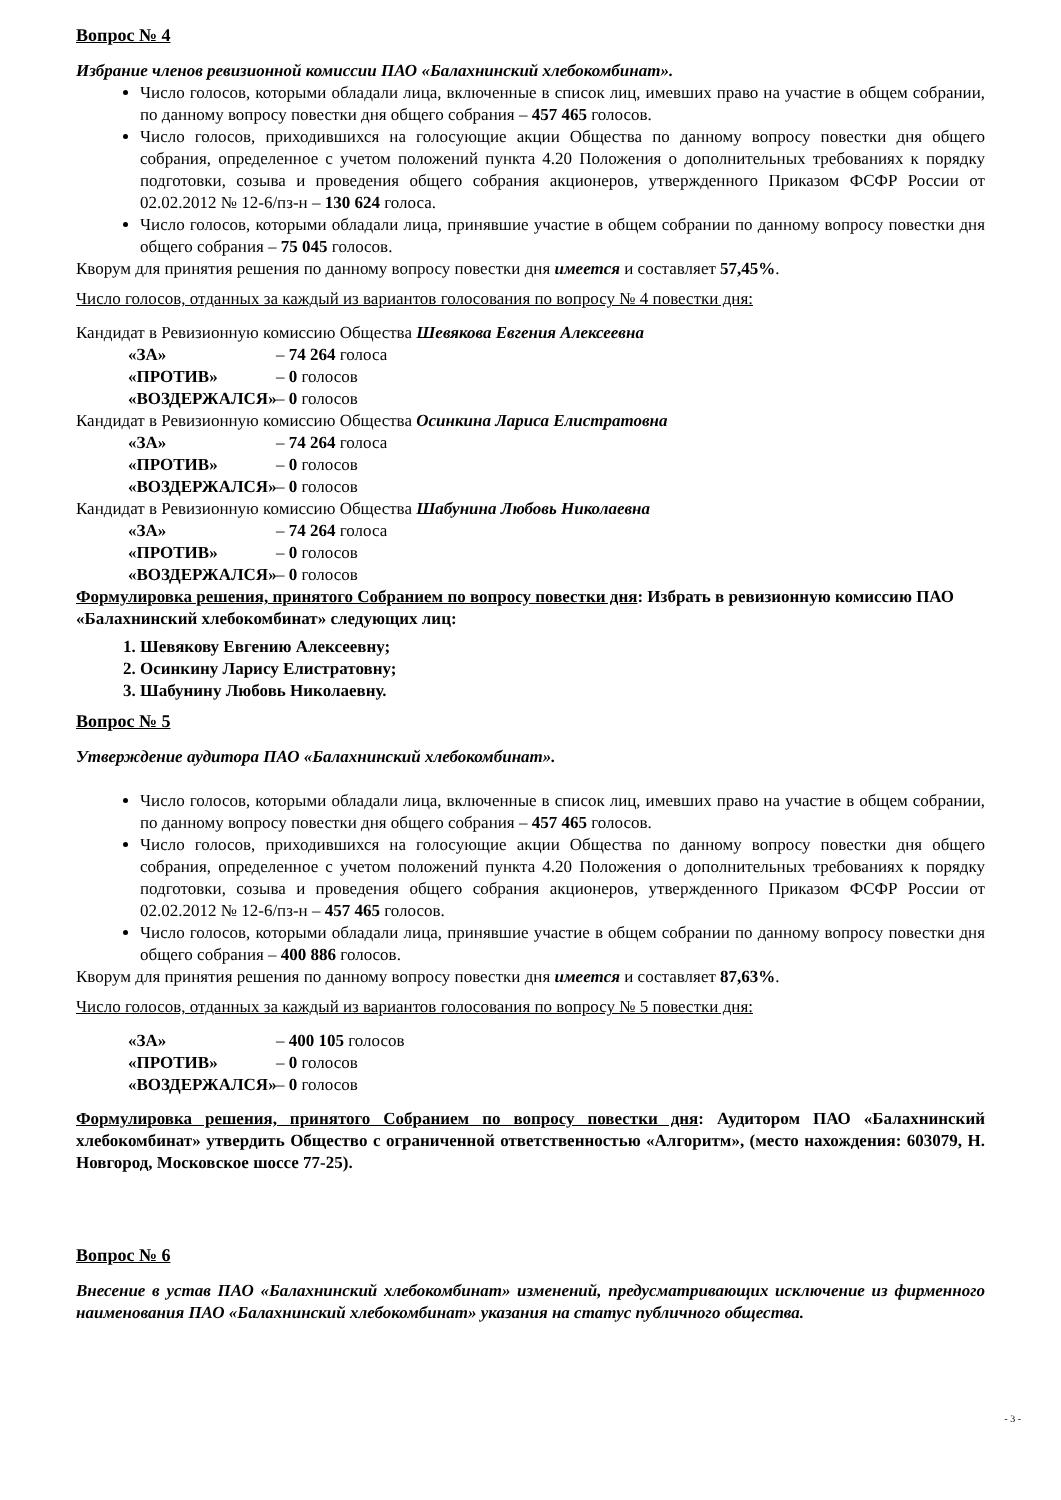Вопрос № 4
Избрание членов ревизионной комиссии ПАО «Балахнинский хлебокомбинат».
Число голосов, которыми обладали лица, включенные в список лиц, имевших право на участие в общем собрании, по данному вопросу повестки дня общего собрания – 457 465 голосов.
Число голосов, приходившихся на голосующие акции Общества по данному вопросу повестки дня общего собрания, определенное с учетом положений пункта 4.20 Положения о дополнительных требованиях к порядку подготовки, созыва и проведения общего собрания акционеров, утвержденного Приказом ФСФР России от 02.02.2012 № 12-6/пз-н – 130 624 голоса.
Число голосов, которыми обладали лица, принявшие участие в общем собрании по данному вопросу повестки дня общего собрания – 75 045 голосов.
Кворум для принятия решения по данному вопросу повестки дня имеется и составляет 57,45%.
Число голосов, отданных за каждый из вариантов голосования по вопросу № 4 повестки дня:
Кандидат в Ревизионную комиссию Общества Шевякова Евгения Алексеевна
«ЗА» – 74 264 голоса
«ПРОТИВ» – 0 голосов
«ВОЗДЕРЖАЛСЯ» – 0 голосов
Кандидат в Ревизионную комиссию Общества Осинкина Лариса Елистратовна
«ЗА» – 74 264 голоса
«ПРОТИВ» – 0 голосов
«ВОЗДЕРЖАЛСЯ» – 0 голосов
Кандидат в Ревизионную комиссию Общества Шабунина Любовь Николаевна
«ЗА» – 74 264 голоса
«ПРОТИВ» – 0 голосов
«ВОЗДЕРЖАЛСЯ» – 0 голосов
Формулировка решения, принятого Собранием по вопросу повестки дня: Избрать в ревизионную комиссию ПАО «Балахнинский хлебокомбинат» следующих лиц:
1. Шевякову Евгению Алексеевну;
2. Осинкину Ларису Елистратовну;
3. Шабунину Любовь Николаевну.
Вопрос № 5
Утверждение аудитора ПАО «Балахнинский хлебокомбинат».
Число голосов, которыми обладали лица, включенные в список лиц, имевших право на участие в общем собрании, по данному вопросу повестки дня общего собрания – 457 465 голосов.
Число голосов, приходившихся на голосующие акции Общества по данному вопросу повестки дня общего собрания, определенное с учетом положений пункта 4.20 Положения о дополнительных требованиях к порядку подготовки, созыва и проведения общего собрания акционеров, утвержденного Приказом ФСФР России от 02.02.2012 № 12-6/пз-н – 457 465 голосов.
Число голосов, которыми обладали лица, принявшие участие в общем собрании по данному вопросу повестки дня общего собрания – 400 886 голосов.
Кворум для принятия решения по данному вопросу повестки дня имеется и составляет 87,63%.
Число голосов, отданных за каждый из вариантов голосования по вопросу № 5 повестки дня:
«ЗА» – 400 105 голосов
«ПРОТИВ» – 0 голосов
«ВОЗДЕРЖАЛСЯ» – 0 голосов
Формулировка решения, принятого Собранием по вопросу повестки дня: Аудитором ПАО «Балахнинский хлебокомбинат» утвердить Общество с ограниченной ответственностью «Алгоритм», (место нахождения: 603079, Н. Новгород, Московское шоссе 77-25).
Вопрос № 6
Внесение в устав ПАО «Балахнинский хлебокомбинат» изменений, предусматривающих исключение из фирменного наименования ПАО «Балахнинский хлебокомбинат» указания на статус публичного общества.
- 3 -